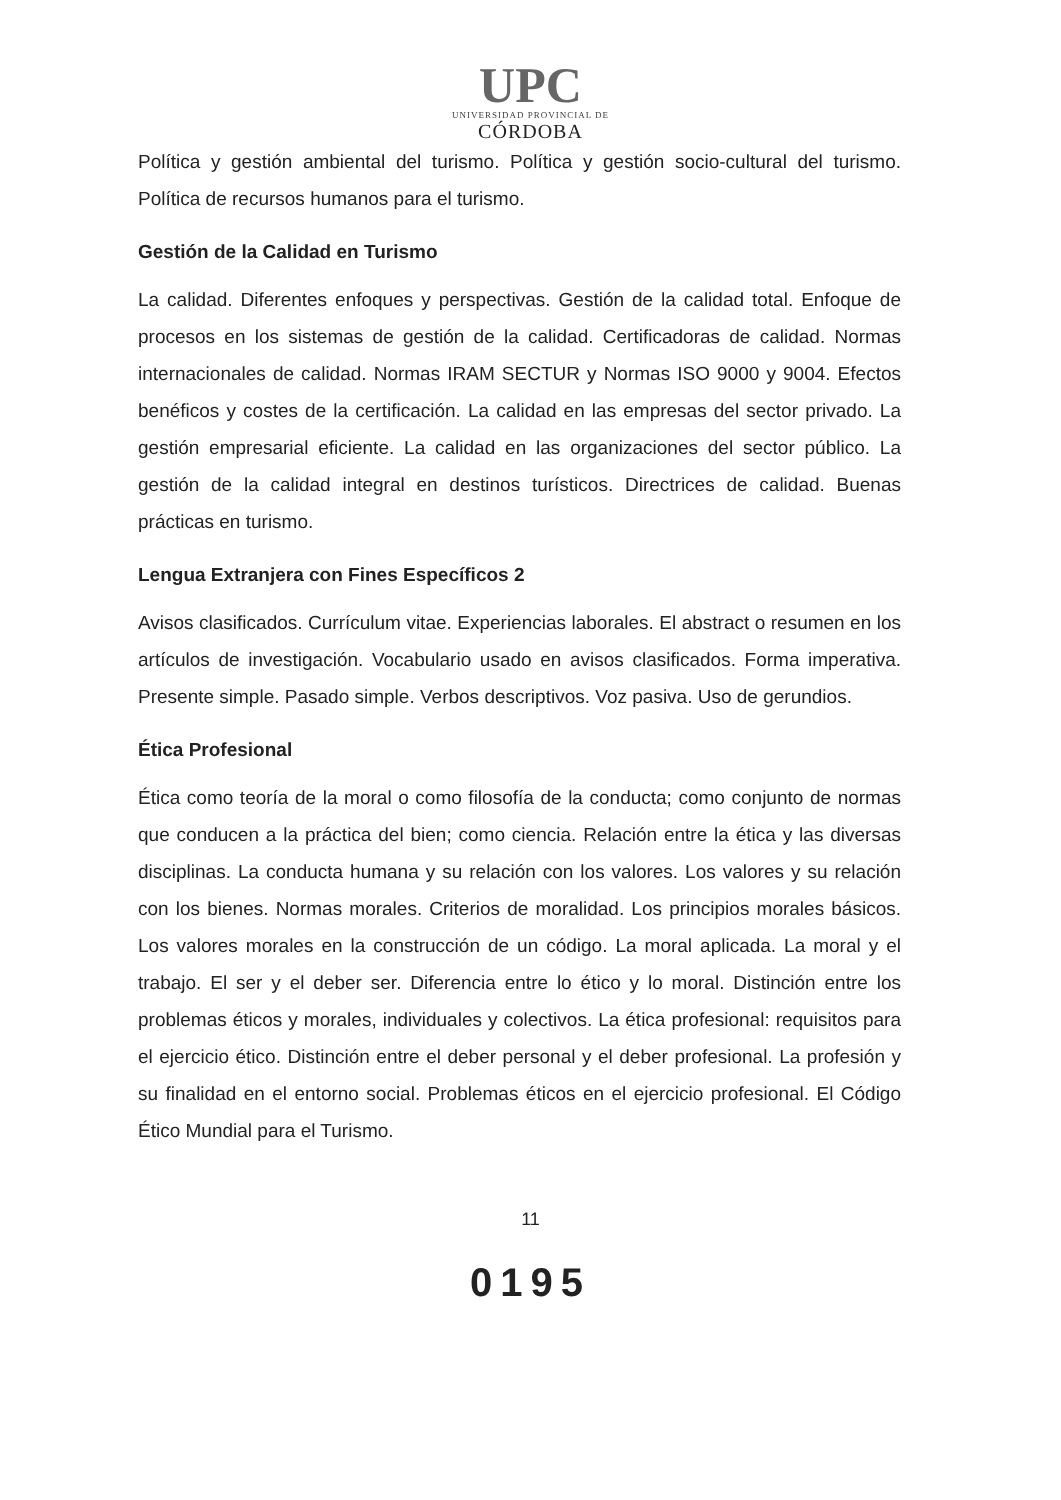UPC
UNIVERSIDAD PROVINCIAL DE
CÓRDOBA
Política y gestión ambiental del turismo. Política y gestión socio-cultural del turismo. Política de recursos humanos para el turismo.
Gestión de la Calidad en Turismo
La calidad. Diferentes enfoques y perspectivas. Gestión de la calidad total. Enfoque de procesos en los sistemas de gestión de la calidad. Certificadoras de calidad. Normas internacionales de calidad. Normas IRAM SECTUR y Normas ISO 9000 y 9004. Efectos benéficos y costes de la certificación. La calidad en las empresas del sector privado. La gestión empresarial eficiente. La calidad en las organizaciones del sector público. La gestión de la calidad integral en destinos turísticos. Directrices de calidad. Buenas prácticas en turismo.
Lengua Extranjera con Fines Específicos 2
Avisos clasificados. Currículum vitae. Experiencias laborales. El abstract o resumen en los artículos de investigación. Vocabulario usado en avisos clasificados. Forma imperativa. Presente simple. Pasado simple. Verbos descriptivos. Voz pasiva. Uso de gerundios.
Ética Profesional
Ética como teoría de la moral o como filosofía de la conducta; como conjunto de normas que conducen a la práctica del bien; como ciencia. Relación entre la ética y las diversas disciplinas. La conducta humana y su relación con los valores. Los valores y su relación con los bienes. Normas morales. Criterios de moralidad. Los principios morales básicos. Los valores morales en la construcción de un código. La moral aplicada. La moral y el trabajo. El ser y el deber ser. Diferencia entre lo ético y lo moral. Distinción entre los problemas éticos y morales, individuales y colectivos. La ética profesional: requisitos para el ejercicio ético. Distinción entre el deber personal y el deber profesional. La profesión y su finalidad en el entorno social. Problemas éticos en el ejercicio profesional. El Código Ético Mundial para el Turismo.
11
0195